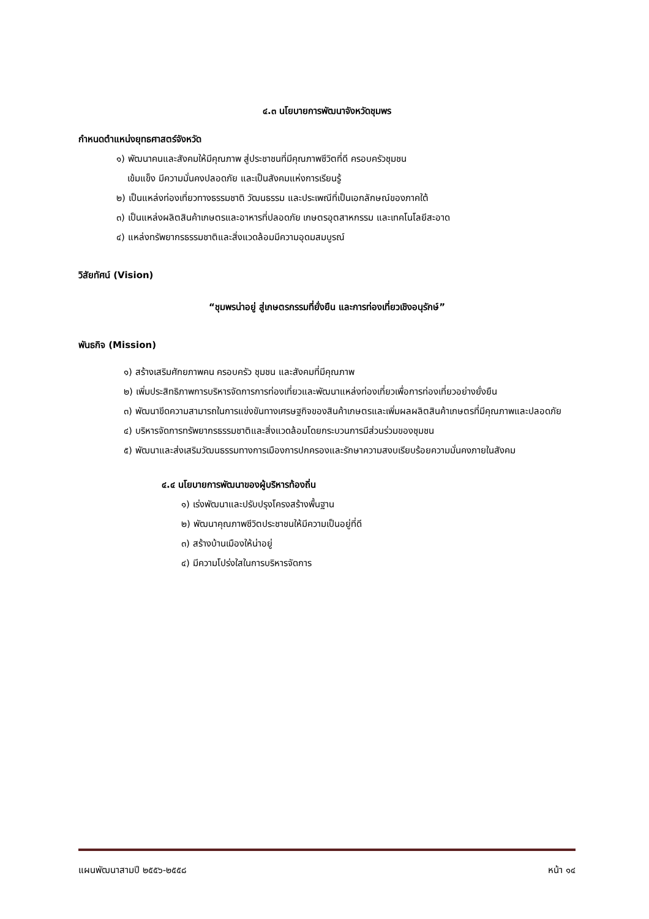๔.๓ นโยบายการพัฒนาจังหวัดชุมพร
กำหนดตำแหน่งยุทธศาสตร์จังหวัด
๑) พัฒนาคนและสังคมให้มีคุณภาพ สู่ประชาชนที่มีคุณภาพชีวิตที่ดี ครอบครัวชุมชน
เข้มแข็ง มีความมั่นคงปลอดภัย และเป็นสังคมแห่งการเรียนรู้
๒) เป็นแหล่งท่องเที่ยวทางธรรมชาติ วัฒนธรรม และประเพณีที่เป็นเอกลักษณ์ของภาคใต้
๓) เป็นแหล่งผลิตสินค้าเกษตรและอาหารที่ปลอดภัย เกษตรอุตสาหกรรม และเทคโนโลยีสะอาด
๔) แหล่งทรัพยากรธรรมชาติและสิ่งแวดล้อมมีความอุดมสมบูรณ์
วิสัยทัศน์ (Vision)
“ชุมพรน่าอยู่ สู่เกษตรกรรมที่ยั่งยืน และการท่องเที่ยวเชิงอนุรักษ์”
พันธกิจ (Mission)
๑) สร้างเสริมศักยภาพคน ครอบครัว ชุมชน และสังคมที่มีคุณภาพ
๒) เพิ่มประสิทธิภาพการบริหารจัดการการท่องเที่ยวและพัฒนาแหล่งท่องเที่ยวเพื่อการท่องเที่ยวอย่างยั่งยืน
๓) พัฒนาขีดความสามารถในการแข่งขันทางเศรษฐกิจของสินค้าเกษตรและเพิ่มผลผลิตสินค้าเกษตรที่มีคุณภาพและปลอดภัย
๔) บริหารจัดการทรัพยากรธรรมชาติและสิ่งแวดล้อมโดยกระบวนการมีส่วนร่วมของชุมชน
๕) พัฒนาและส่งเสริมวัฒนธรรมทางการเมืองการปกครองและรักษาความสงบเรียบร้อยความมั่นคงภายในสังคม
๔.๔ นโยบายการพัฒนาของผู้บริหารท้องถิ่น
๑) เร่งพัฒนาและปรับปรุงโครงสร้างพื้นฐาน
๒) พัฒนาคุณภาพชีวิตประชาชนให้มีความเป็นอยู่ที่ดี
๓) สร้างบ้านเมืองให้น่าอยู่
๔) มีความโปร่งใสในการบริหารจัดการ
แผนพัฒนาสามปี ๒๕๕๖-๒๕๕๘ หน้า ๑๔